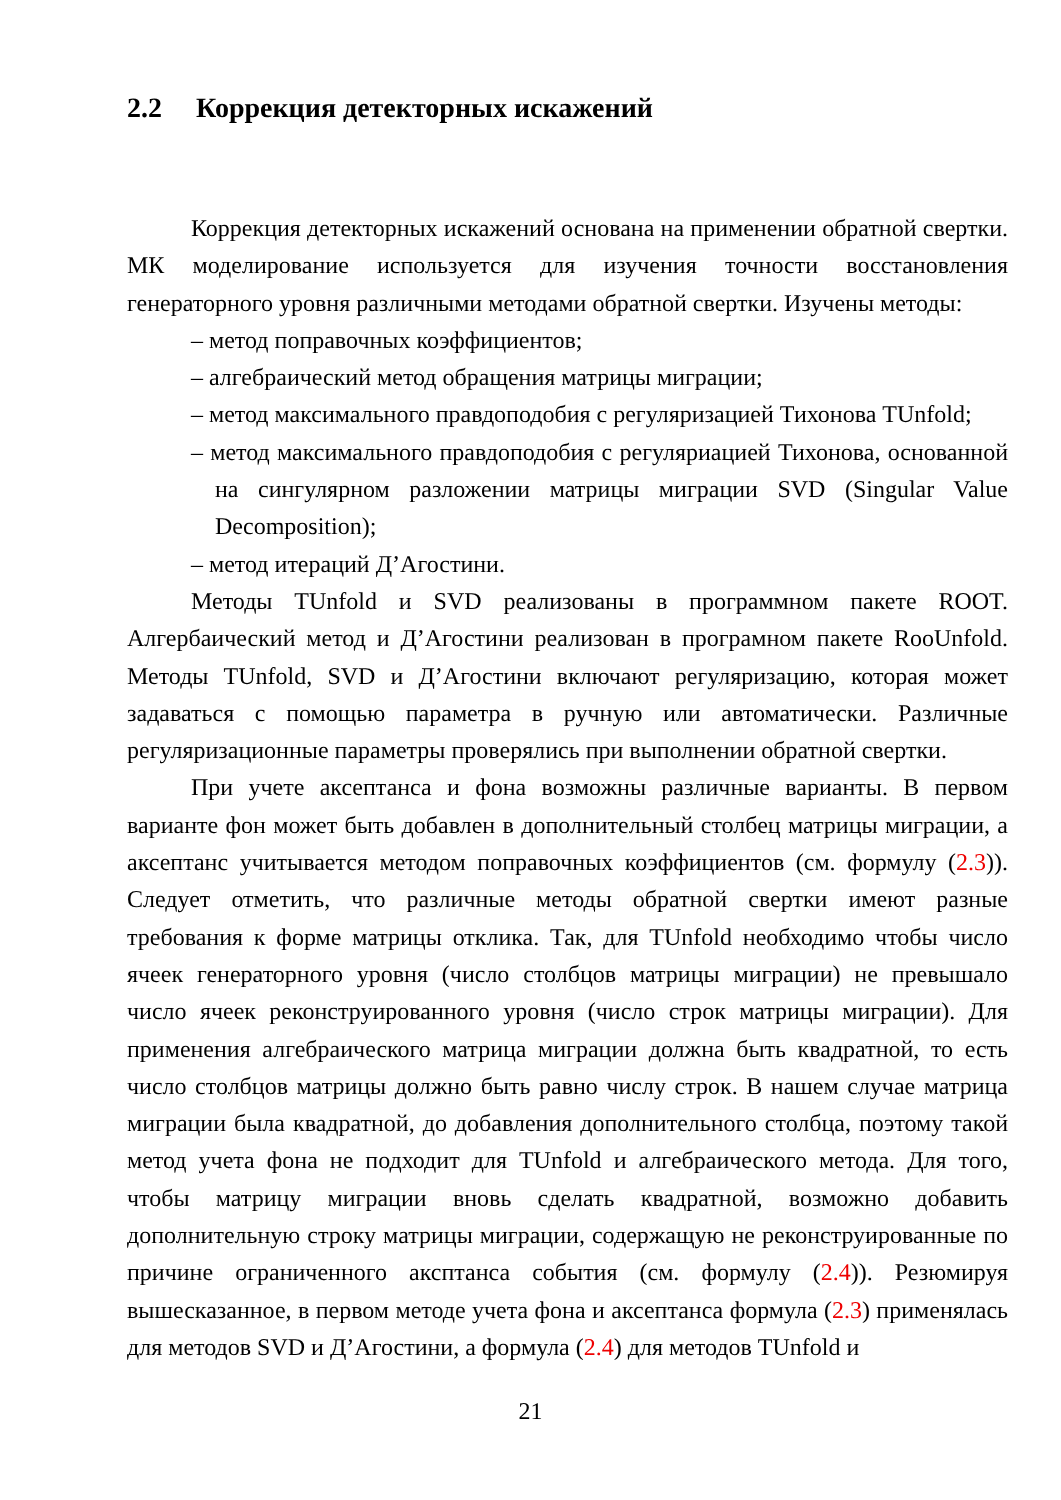2.2 Коррекция детекторных искажений
Коррекция детекторных искажений основана на применении обратной свертки. МК моделирование используется для изучения точности восстановления генераторного уровня различными методами обратной свертки. Изучены методы:
– метод поправочных коэффициентов;
– алгебраический метод обращения матрицы миграции;
– метод максимального правдоподобия с регуляризацией Тихонова TUnfold;
– метод максимального правдоподобия с регуляриацией Тихонова, основанной на сингулярном разложении матрицы миграции SVD (Singular Value Decomposition);
– метод итераций Д’Агостини.
Методы TUnfold и SVD реализованы в программном пакете ROOT. Алгербаический метод и Д’Агостини реализован в програмном пакете RooUnfold. Методы TUnfold, SVD и Д’Агостини включают регуляризацию, которая может задаваться с помощью параметра в ручную или автоматически. Различные регуляризационные параметры проверялись при выполнении обратной свертки.
При учете аксептанса и фона возможны различные варианты. В первом варианте фон может быть добавлен в дополнительный столбец матрицы миграции, а аксептанс учитывается методом поправочных коэффициентов (см. формулу (2.3)). Следует отметить, что различные методы обратной свертки имеют разные требования к форме матрицы отклика. Так, для TUnfold необходимо чтобы число ячеек генераторного уровня (число столбцов матрицы миграции) не превышало число ячеек реконструированного уровня (число строк матрицы миграции). Для применения алгебраического матрица миграции должна быть квадратной, то есть число столбцов матрицы должно быть равно числу строк. В нашем случае матрица миграции была квадратной, до добавления дополнительного столбца, поэтому такой метод учета фона не подходит для TUnfold и алгебраического метода. Для того, чтобы матрицу миграции вновь сделать квадратной, возможно добавить дополнительную строку матрицы миграции, содержащую не реконструированные по причине ограниченного аксптанса события (см. формулу (2.4)). Резюмируя вышесказанное, в первом методе учета фона и аксептанса формула (2.3) применялась для методов SVD и Д’Агостини, а формула (2.4) для методов TUnfold и
21